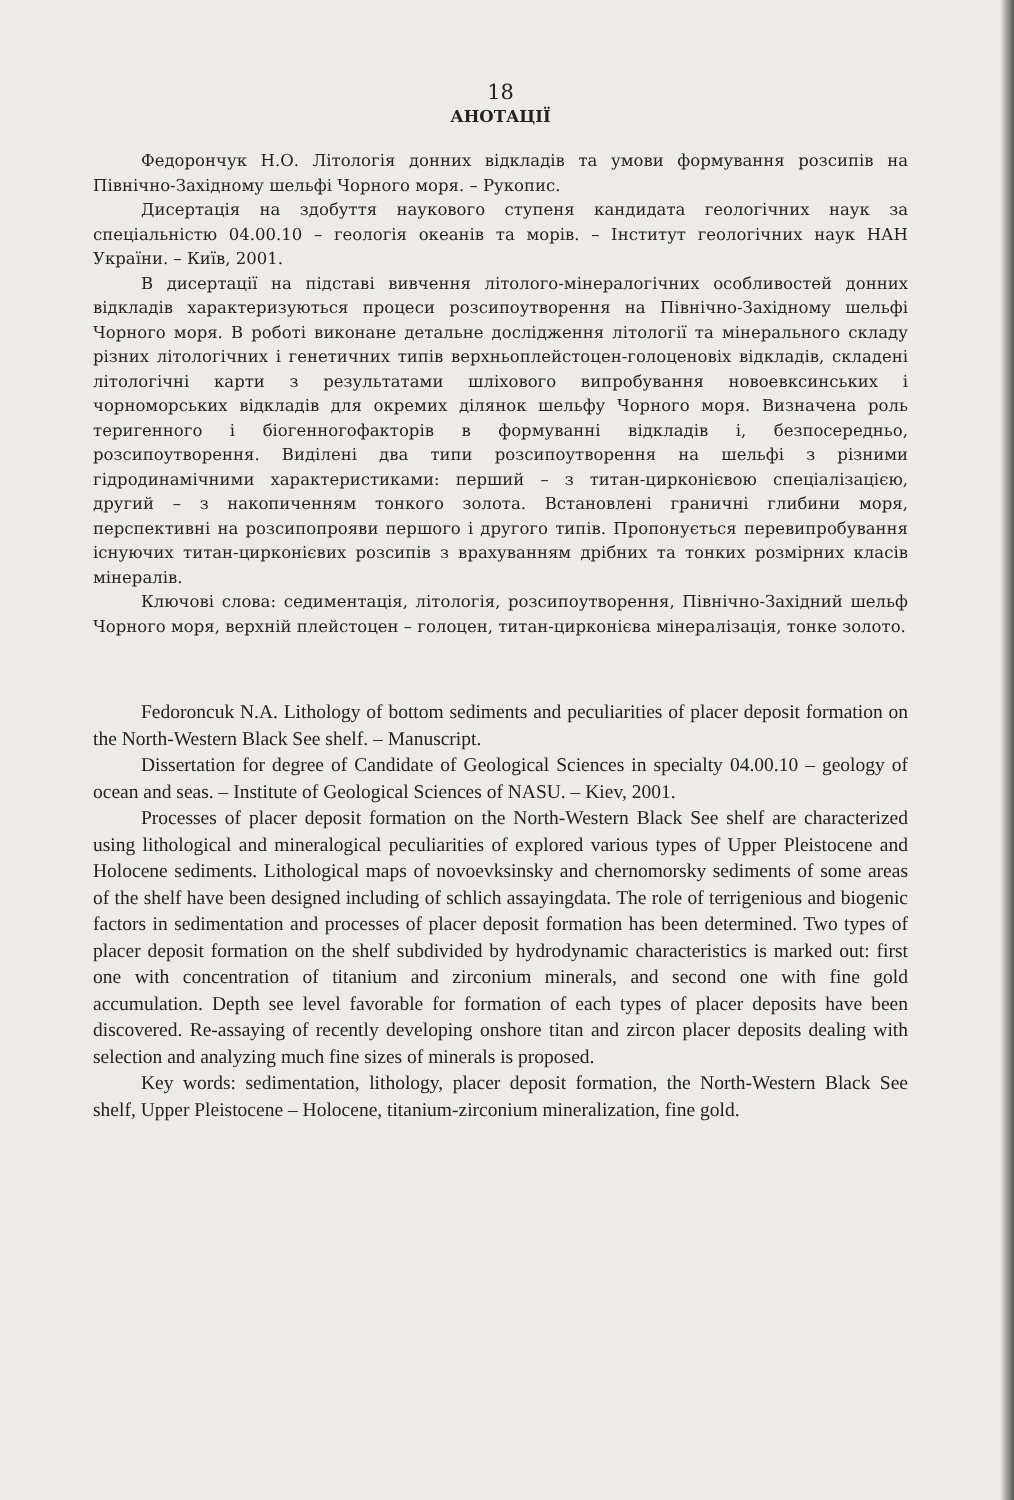18
АНОТАЦІЇ
Федорончук Н.О. Літологія донних відкладів та умови формування розсипів на Північно-Західному шельфі Чорного моря. – Рукопис.
Дисертація на здобуття наукового ступеня кандидата геологічних наук за спеціальністю 04.00.10 – геологія океанів та морів. – Інститут геологічних наук НАН України. – Київ, 2001.
В дисертації на підставі вивчення літолого-мінералогічних особливостей донних відкладів характеризуються процеси розсипоутворення на Північно-Західному шельфі Чорного моря. В роботі виконане детальне дослідження літології та мінерального складу різних літологічних і генетичних типів верхньоплейстоцен-голоценовіх відкладів, складені літологічні карти з результатами шліхового випробування новоевксинських і чорноморських відкладів для окремих ділянок шельфу Чорного моря. Визначена роль теригенного і біогенногофакторів в формуванні відкладів і, безпосередньо, розсипоутворення. Виділені два типи розсипоутворення на шельфі з різними гідродинамічними характеристиками: перший – з титан-цирконієвою спеціалізацією, другий – з накопиченням тонкого золота. Встановлені граничні глибини моря, перспективні на розсипопрояви першого і другого типів. Пропонується перевипробування існуючих титан-цирконієвих розсипів з врахуванням дрібних та тонких розмірних класів мінералів.
Ключові слова: седиментація, літологія, розсипоутворення, Північно-Західний шельф Чорного моря, верхній плейстоцен – голоцен, титан-цирконієва мінералізація, тонке золото.
Fedoroncuk N.A. Lithology of bottom sediments and peculiarities of placer deposit formation on the North-Western Black See shelf. – Manuscript.
Dissertation for degree of Candidate of Geological Sciences in specialty 04.00.10 – geology of ocean and seas. – Institute of Geological Sciences of NASU. – Kiev, 2001.
Processes of placer deposit formation on the North-Western Black See shelf are characterized using lithological and mineralogical peculiarities of explored various types of Upper Pleistocene and Holocene sediments. Lithological maps of novoevksinsky and chernomorsky sediments of some areas of the shelf have been designed including of schlich assayingdata. The role of terrigenious and biogenic factors in sedimentation and processes of placer deposit formation has been determined. Two types of placer deposit formation on the shelf subdivided by hydrodynamic characteristics is marked out: first one with concentration of titanium and zirconium minerals, and second one with fine gold accumulation. Depth see level favorable for formation of each types of placer deposits have been discovered. Re-assaying of recently developing onshore titan and zircon placer deposits dealing with selection and analyzing much fine sizes of minerals is proposed.
Key words: sedimentation, lithology, placer deposit formation, the North-Western Black See shelf, Upper Pleistocene – Holocene, titanium-zirconium mineralization, fine gold.